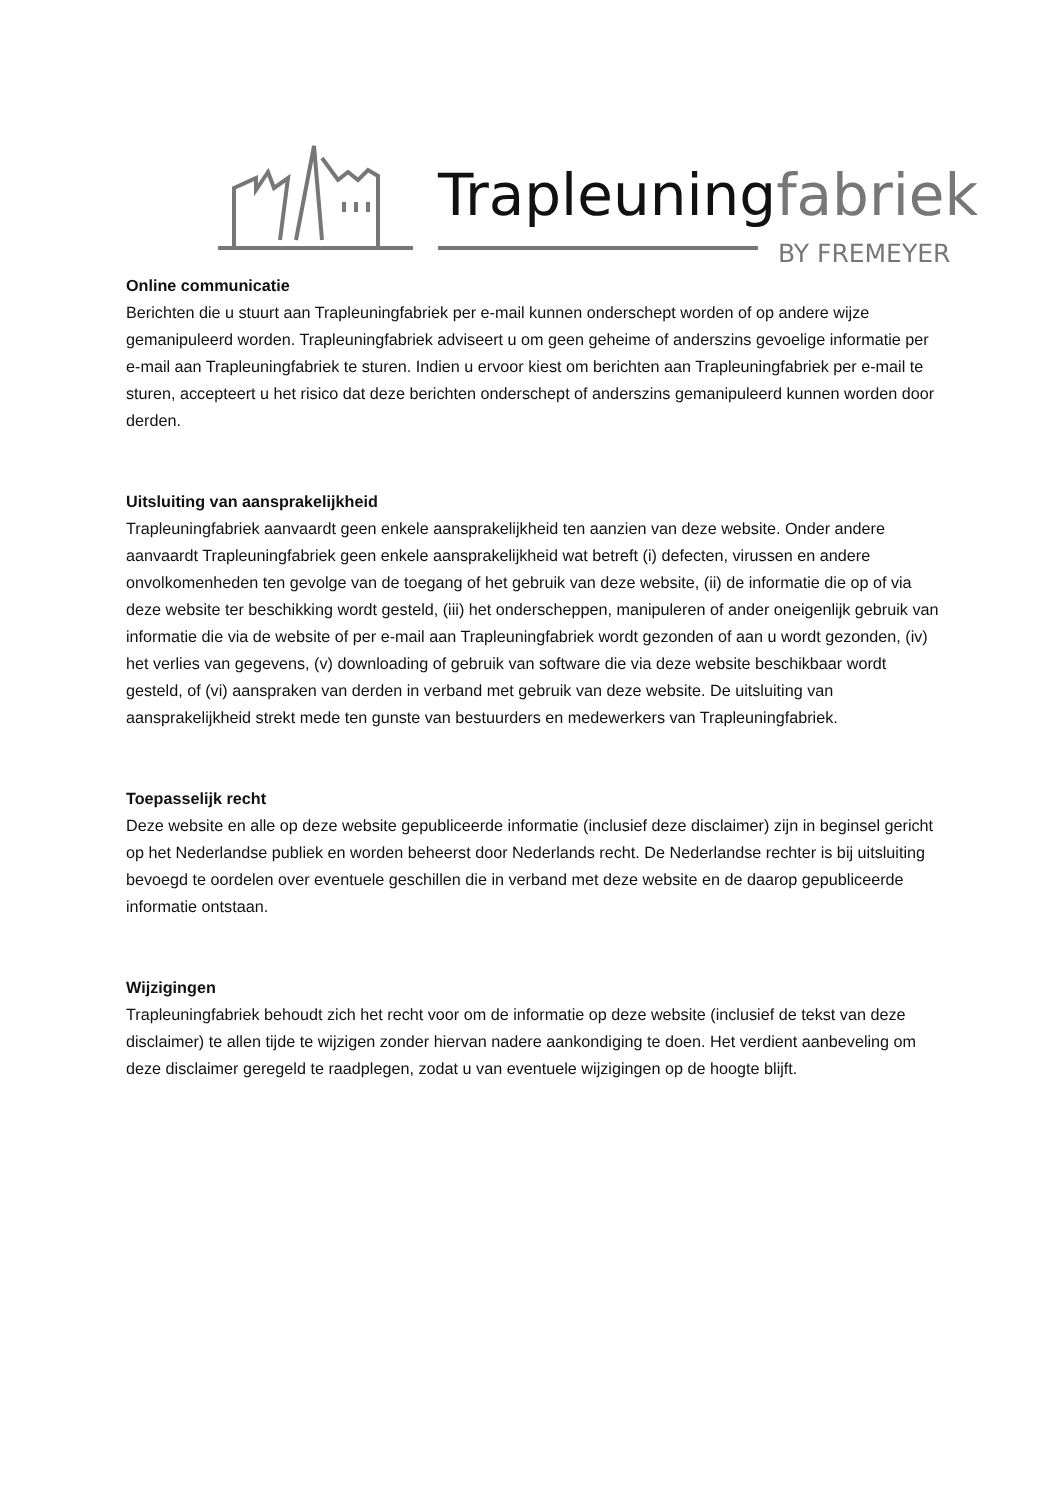Trapleuningfabriek
BY FREMEYER
Online communicatie
Berichten die u stuurt aan Trapleuningfabriek per e-mail kunnen onderschept worden of op andere wijze gemanipuleerd worden. Trapleuningfabriek adviseert u om geen geheime of anderszins gevoelige informatie per e-mail aan Trapleuningfabriek te sturen. Indien u ervoor kiest om berichten aan Trapleuningfabriek per e-mail te sturen, accepteert u het risico dat deze berichten onderschept of anderszins gemanipuleerd kunnen worden door derden.
Uitsluiting van aansprakelijkheid
Trapleuningfabriek aanvaardt geen enkele aansprakelijkheid ten aanzien van deze website. Onder andere aanvaardt Trapleuningfabriek geen enkele aansprakelijkheid wat betreft (i) defecten, virussen en andere onvolkomenheden ten gevolge van de toegang of het gebruik van deze website, (ii) de informatie die op of via deze website ter beschikking wordt gesteld, (iii) het onderscheppen, manipuleren of ander oneigenlijk gebruik van informatie die via de website of per e-mail aan Trapleuningfabriek wordt gezonden of aan u wordt gezonden, (iv) het verlies van gegevens, (v) downloading of gebruik van software die via deze website beschikbaar wordt gesteld, of (vi) aanspraken van derden in verband met gebruik van deze website. De uitsluiting van aansprakelijkheid strekt mede ten gunste van bestuurders en medewerkers van Trapleuningfabriek.
Toepasselijk recht
Deze website en alle op deze website gepubliceerde informatie (inclusief deze disclaimer) zijn in beginsel gericht op het Nederlandse publiek en worden beheerst door Nederlands recht. De Nederlandse rechter is bij uitsluiting bevoegd te oordelen over eventuele geschillen die in verband met deze website en de daarop gepubliceerde informatie ontstaan.
Wijzigingen
Trapleuningfabriek behoudt zich het recht voor om de informatie op deze website (inclusief de tekst van deze disclaimer) te allen tijde te wijzigen zonder hiervan nadere aankondiging te doen. Het verdient aanbeveling om deze disclaimer geregeld te raadplegen, zodat u van eventuele wijzigingen op de hoogte blijft.